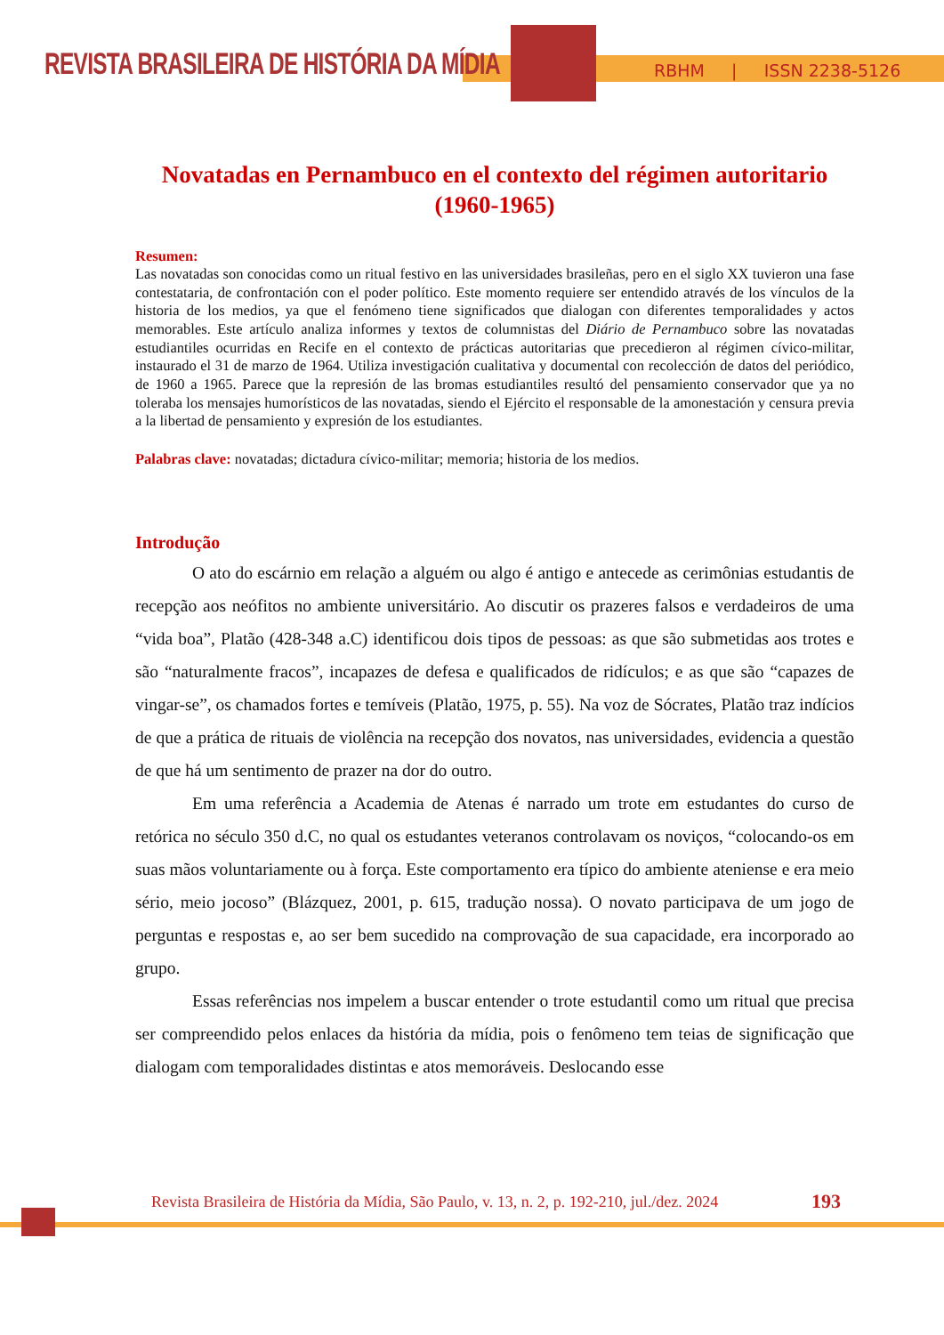REVISTA BRASILEIRA DE HISTÓRIA DA MÍDIA
RBHM | ISSN 2238-5126
Novatadas en Pernambuco en el contexto del régimen autoritario (1960-1965)
Resumen:
Las novatadas son conocidas como un ritual festivo en las universidades brasileñas, pero en el siglo XX tuvieron una fase contestataria, de confrontación con el poder político. Este momento requiere ser entendido através de los vínculos de la historia de los medios, ya que el fenómeno tiene significados que dialogan con diferentes temporalidades y actos memorables. Este artículo analiza informes y textos de columnistas del Diário de Pernambuco sobre las novatadas estudiantiles ocurridas en Recife en el contexto de prácticas autoritarias que precedieron al régimen cívico-militar, instaurado el 31 de marzo de 1964. Utiliza investigación cualitativa y documental con recolección de datos del periódico, de 1960 a 1965. Parece que la represión de las bromas estudiantiles resultó del pensamiento conservador que ya no toleraba los mensajes humorísticos de las novatadas, siendo el Ejército el responsable de la amonestación y censura previa a la libertad de pensamiento y expresión de los estudiantes.
Palabras clave: novatadas; dictadura cívico-militar; memoria; historia de los medios.
Introdução
O ato do escárnio em relação a alguém ou algo é antigo e antecede as cerimônias estudantis de recepção aos neófitos no ambiente universitário. Ao discutir os prazeres falsos e verdadeiros de uma “vida boa”, Platão (428-348 a.C) identificou dois tipos de pessoas: as que são submetidas aos trotes e são “naturalmente fracos”, incapazes de defesa e qualificados de ridículos; e as que são “capazes de vingar-se”, os chamados fortes e temíveis (Platão, 1975, p. 55). Na voz de Sócrates, Platão traz indícios de que a prática de rituais de violência na recepção dos novatos, nas universidades, evidencia a questão de que há um sentimento de prazer na dor do outro.
Em uma referência a Academia de Atenas é narrado um trote em estudantes do curso de retórica no século 350 d.C, no qual os estudantes veteranos controlavam os noviços, “colocando-os em suas mãos voluntariamente ou à força. Este comportamento era típico do ambiente ateniense e era meio sério, meio jocoso” (Blázquez, 2001, p. 615, tradução nossa). O novato participava de um jogo de perguntas e respostas e, ao ser bem sucedido na comprovação de sua capacidade, era incorporado ao grupo.
Essas referências nos impelem a buscar entender o trote estudantil como um ritual que precisa ser compreendido pelos enlaces da história da mídia, pois o fenômeno tem teias de significação que dialogam com temporalidades distintas e atos memoráveis. Deslocando esse
Revista Brasileira de História da Mídia, São Paulo, v. 13, n. 2, p. 192-210, jul./dez. 2024
193